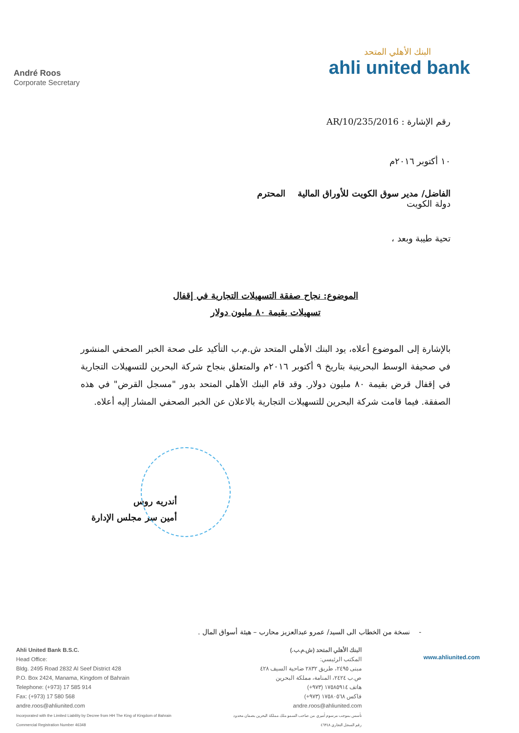André Roos
Corporate Secretary
البنك الأهلي المتحد
ahli united bank
رقم الإشارة : 2016/AR/10/235
١٠ أكتوبر ٢٠١٦م
الفاضل/ مدير سوق الكويت للأوراق المالية المحترم
دولة الكويت
تحية طيبة وبعد ،
الموضوع: نجاح صفقة التسهيلات التجارية في إقفال
تسهيلات بقيمة ٨٠ مليون دولار
بالإشارة إلى الموضوع أعلاه، يود البنك الأهلي المتحد ش.م.ب التأكيد على صحة الخبر الصحفي المنشور في صحيفة الوسط البحرينية بتاريخ ٩ أكتوبر ٢٠١٦م والمتعلق بنجاح شركة البحرين للتسهيلات التجارية في إقفال قرض بقيمة ٨٠ مليون دولار. وقد قام البنك الأهلي المتحد بدور "مسجل القرض" في هذه الصفقة. فيما قامت شركة البحرين للتسهيلات التجارية بالاعلان عن الخبر الصحفي المشار إليه أعلاه.
أندريه روس
أمين سر مجلس الإدارة
- نسخة من الخطاب الى السيد/ عمرو عبدالعزيز محارب – هيئة أسواق المال .
Ahli United Bank B.S.C.
Head Office:
Bldg. 2495 Road 2832 Al Seef District 428
P.O. Box 2424, Manama, Kingdom of Bahrain
Telephone: (+973) 17 585 914
Fax: (+973) 17 580 568
andre.roos@ahliunited.com
Incorporated with the Limited Liability by Decree from HH The King of Kingdom of Bahrain
Commercial Registration Number 46348
البنك الأهلي المتحد (ش.م.ب.)
المكتب الرئيسي:
مبنى ٢٤٩٥، طريق ٢٨٣٢ ضاحية السيف ٤٢٨
ص.ب ٢٤٢٤، المنامة، مملكة البحرين
هاتف ١٧٥٨٥٩١٤ (٩٧٣+)
فاكس ١٧٥٨٠٥٦٨ (٩٧٣+)
andre.roos@ahliunited.com
تأسس بموجب مرسوم أميري من صاحب السمو ملك مملكة البحرين بضمان محدود
رقم السجل التجاري ٤٦٣٤٨
www.ahliunited.com